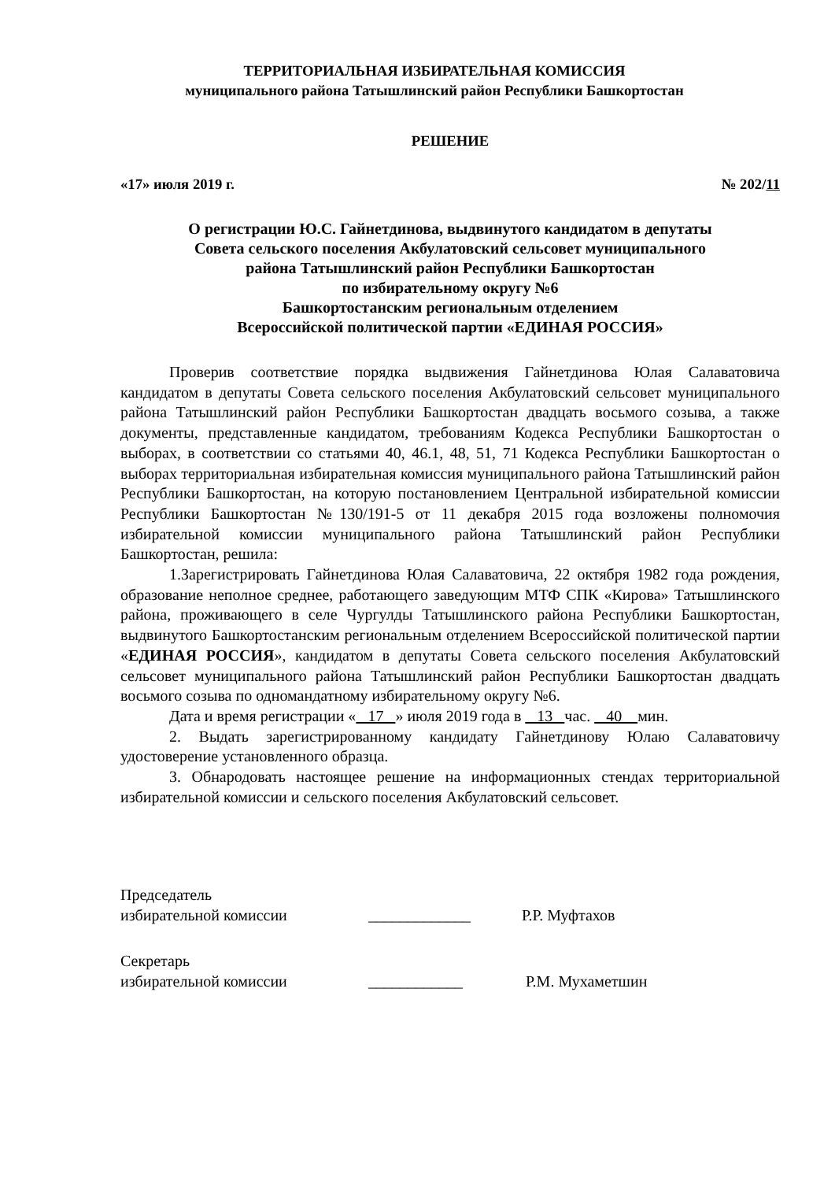ТЕРРИТОРИАЛЬНАЯ ИЗБИРАТЕЛЬНАЯ КОМИССИЯ
муниципального района Татышлинский район Республики Башкортостан
РЕШЕНИЕ
«17» июля 2019 г. № 202/11
О регистрации Ю.С. Гайнетдинова, выдвинутого кандидатом в депутаты
Совета сельского поселения Акбулатовский сельсовет муниципального
района Татышлинский район Республики Башкортостан
по избирательному округу №6
Башкортостанским региональным отделением
Всероссийской политической партии «ЕДИНАЯ РОССИЯ»
Проверив соответствие порядка выдвижения Гайнетдинова Юлая Салаватовича кандидатом в депутаты Совета сельского поселения Акбулатовский сельсовет муниципального района Татышлинский район Республики Башкортостан двадцать восьмого созыва, а также документы, представленные кандидатом, требованиям Кодекса Республики Башкортостан о выборах, в соответствии со статьями 40, 46.1, 48, 51, 71 Кодекса Республики Башкортостан о выборах территориальная избирательная комиссия муниципального района Татышлинский район Республики Башкортостан, на которую постановлением Центральной избирательной комиссии Республики Башкортостан №130/191-5 от 11 декабря 2015 года возложены полномочия избирательной комиссии муниципального района Татышлинский район Республики Башкортостан, решила:
1.Зарегистрировать Гайнетдинова Юлая Салаватовича, 22 октября 1982 года рождения, образование неполное среднее, работающего заведующим МТФ СПК «Кирова» Татышлинского района, проживающего в селе Чургулды Татышлинского района Республики Башкортостан, выдвинутого Башкортостанским региональным отделением Всероссийской политической партии «ЕДИНАЯ РОССИЯ», кандидатом в депутаты Совета сельского поселения Акбулатовский сельсовет муниципального района Татышлинский район Республики Башкортостан двадцать восьмого созыва по одномандатному избирательному округу №6.
Дата и время регистрации « 17 » июля 2019 года в 13 час. 40 мин.
2. Выдать зарегистрированному кандидату Гайнетдинову Юлаю Салаватовичу удостоверение установленного образца.
3. Обнародовать настоящее решение на информационных стендах территориальной избирательной комиссии и сельского поселения Акбулатовский сельсовет.
Председатель
избирательной комиссии _____________ Р.Р. Муфтахов
Секретарь
избирательной комиссии ____________ Р.М. Мухаметшин